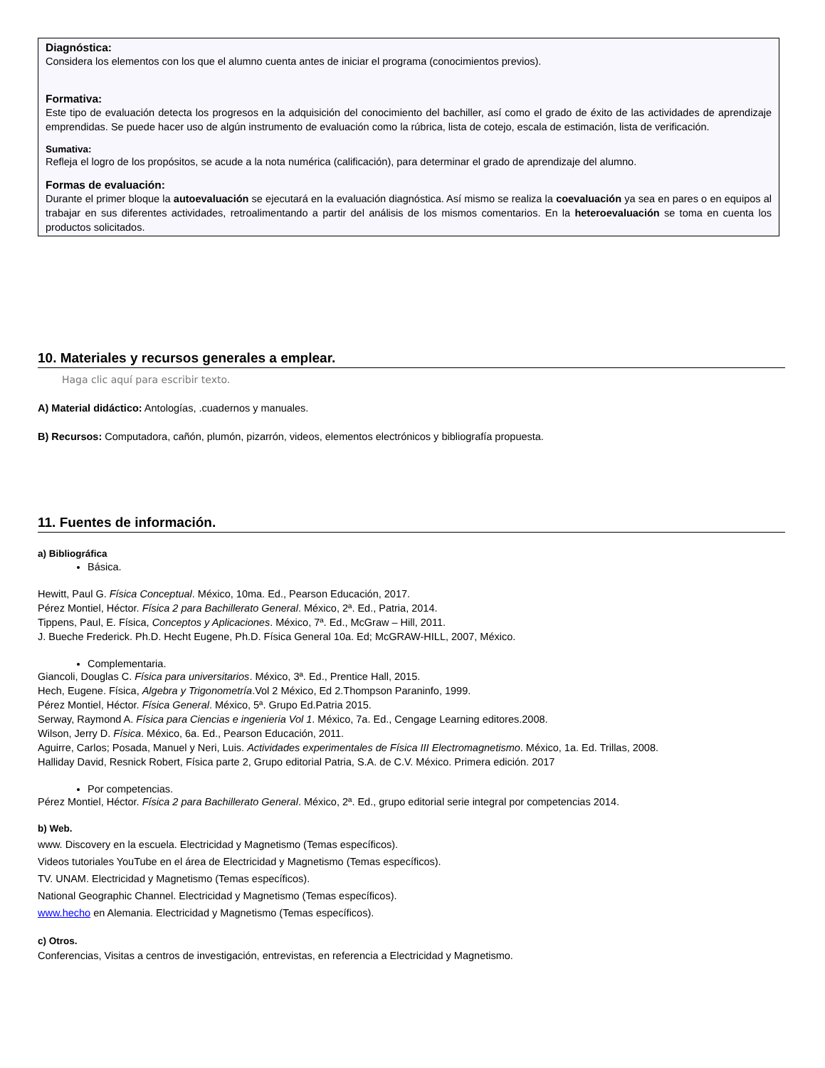Diagnóstica:
Considera los elementos con los que el alumno cuenta antes de iniciar el programa (conocimientos previos).
Formativa:
Este tipo de evaluación detecta los progresos en la adquisición del conocimiento del bachiller, así como el grado de éxito de las actividades de aprendizaje emprendidas. Se puede hacer uso de algún instrumento de evaluación como la rúbrica, lista de cotejo, escala de estimación, lista de verificación.
Sumativa:
Refleja el logro de los propósitos, se acude a la nota numérica (calificación), para determinar el grado de aprendizaje del alumno.
Formas de evaluación:
Durante el primer bloque la autoevaluación se ejecutará en la evaluación diagnóstica. Así mismo se realiza la coevaluación ya sea en pares o en equipos al trabajar en sus diferentes actividades, retroalimentando a partir del análisis de los mismos comentarios. En la heteroevaluación se toma en cuenta los productos solicitados.
10. Materiales y recursos generales a emplear.
Haga clic aquí para escribir texto.
A) Material didáctico: Antologías, .cuadernos y manuales.
B) Recursos: Computadora, cañón, plumón, pizarrón, videos, elementos electrónicos y bibliografía propuesta.
11. Fuentes de información.
a) Bibliográfica
Básica.
Hewitt, Paul G. Física Conceptual. México, 10ma. Ed., Pearson Educación, 2017.
Pérez Montiel, Héctor. Física 2 para Bachillerato General. México, 2ª. Ed., Patria, 2014.
Tippens, Paul, E. Física, Conceptos y Aplicaciones. México, 7ª. Ed., McGraw – Hill, 2011.
J. Bueche Frederick. Ph.D. Hecht Eugene, Ph.D. Física General 10a. Ed; McGRAW-HILL, 2007, México.
Complementaria.
Giancoli, Douglas C. Física para universitarios. México, 3ª. Ed., Prentice Hall, 2015.
Hech, Eugene. Física, Algebra y Trigonometría.Vol 2 México, Ed 2.Thompson Paraninfo, 1999.
Pérez Montiel, Héctor. Física General. México, 5ª. Grupo Ed.Patria 2015.
Serway, Raymond A. Física para Ciencias e ingenieria Vol 1. México, 7a. Ed., Cengage Learning editores.2008.
Wilson, Jerry D. Física. México, 6a. Ed., Pearson Educación, 2011.
Aguirre, Carlos; Posada, Manuel y Neri, Luis. Actividades experimentales de Física III Electromagnetismo. México, 1a. Ed. Trillas, 2008.
Halliday David, Resnick Robert, Física parte 2, Grupo editorial Patria, S.A. de C.V. México. Primera edición. 2017
Por competencias.
Pérez Montiel, Héctor. Física 2 para Bachillerato General. México, 2ª. Ed., grupo editorial serie integral por competencias 2014.
b) Web.
www. Discovery en la escuela. Electricidad y Magnetismo (Temas específicos).
Videos tutoriales YouTube en el área de Electricidad y Magnetismo (Temas específicos).
TV. UNAM. Electricidad y Magnetismo (Temas específicos).
National Geographic Channel. Electricidad y Magnetismo (Temas específicos).
www.hecho en Alemania. Electricidad y Magnetismo (Temas específicos).
c) Otros.
Conferencias, Visitas a centros de investigación, entrevistas, en referencia a Electricidad y Magnetismo.